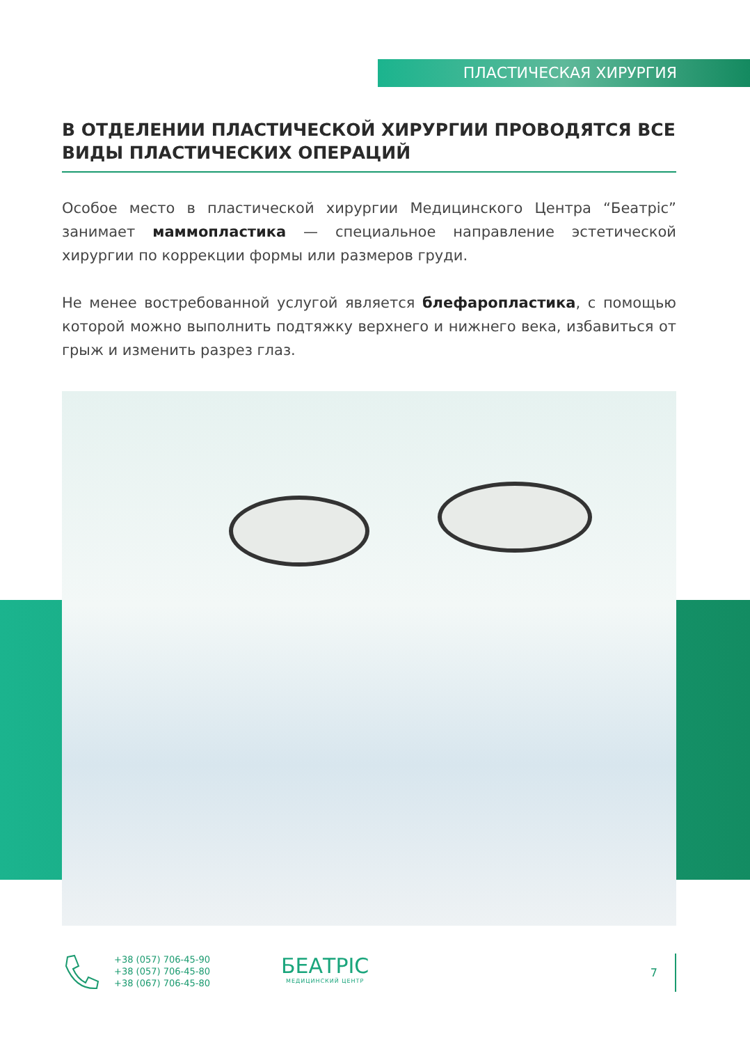ПЛАСТИЧЕСКАЯ ХИРУРГИЯ
В ОТДЕЛЕНИИ ПЛАСТИЧЕСКОЙ ХИРУРГИИ ПРОВОДЯТСЯ ВСЕ ВИДЫ ПЛАСТИЧЕСКИХ ОПЕРАЦИЙ
Особое место в пластической хирургии Медицинского Центра “Беатріс” занимает маммопластика — специальное направление эстетической хирургии по коррекции формы или размеров груди.
Не менее востребованной услугой является блефаропластика, с помощью которой можно выполнить подтяжку верхнего и нижнего века, избавиться от грыж и изменить разрез глаз.
+38 (057) 706-45-90
+38 (057) 706-45-80
+38 (067) 706-45-80
БЕАТРІС
МЕДИЦИНСКИЙ ЦЕНТР
7